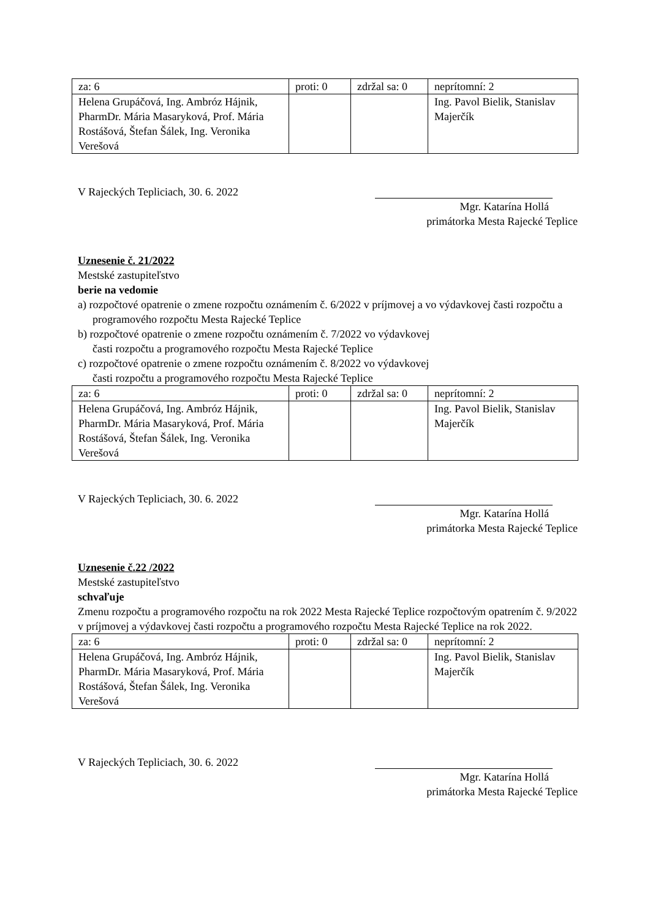| za: 6 | proti: 0 | zdržal sa: 0 | neprítomní: 2 |
| Helena Grupáčová, Ing. Ambróz Hájnik, PharmDr. Mária Masaryková, Prof. Mária Rostášová, Štefan Šálek, Ing. Veronika Verešová | | | Ing. Pavol Bielik, Stanislav Majerčík |
V Rajeckých Tepliciach, 30. 6. 2022
Mgr. Katarína Hollá
primátorka Mesta Rajecké Teplice
Uznesenie č. 21/2022
Mestské zastupiteľstvo
berie na vedomie
a) rozpočtové opatrenie o zmene rozpočtu oznámením č. 6/2022 v príjmovej a vo výdavkovej časti rozpočtu a programového rozpočtu Mesta Rajecké Teplice
b) rozpočtové opatrenie o zmene rozpočtu oznámením č. 7/2022 vo výdavkovej
časti rozpočtu a programového rozpočtu Mesta Rajecké Teplice
c) rozpočtové opatrenie o zmene rozpočtu oznámením č. 8/2022 vo výdavkovej
časti rozpočtu a programového rozpočtu Mesta Rajecké Teplice
| za: 6 | proti: 0 | zdržal sa: 0 | neprítomní: 2 |
| Helena Grupáčová, Ing. Ambróz Hájnik, PharmDr. Mária Masaryková, Prof. Mária Rostášová, Štefan Šálek, Ing. Veronika Verešová | | | Ing. Pavol Bielik, Stanislav Majerčík |
V Rajeckých Tepliciach, 30. 6. 2022
Mgr. Katarína Hollá
primátorka Mesta Rajecké Teplice
Uznesenie č.22 /2022
Mestské zastupiteľstvo
schvaľuje
Zmenu rozpočtu a programového rozpočtu na rok 2022 Mesta Rajecké Teplice rozpočtovým opatrením č. 9/2022 v príjmovej a výdavkovej časti rozpočtu a programového rozpočtu Mesta Rajecké Teplice na rok 2022.
| za: 6 | proti: 0 | zdržal sa: 0 | neprítomní: 2 |
| Helena Grupáčová, Ing. Ambróz Hájnik, PharmDr. Mária Masaryková, Prof. Mária Rostášová, Štefan Šálek, Ing. Veronika Verešová | | | Ing. Pavol Bielik, Stanislav Majerčík |
V Rajeckých Tepliciach, 30. 6. 2022
Mgr. Katarína Hollá
primátorka Mesta Rajecké Teplice